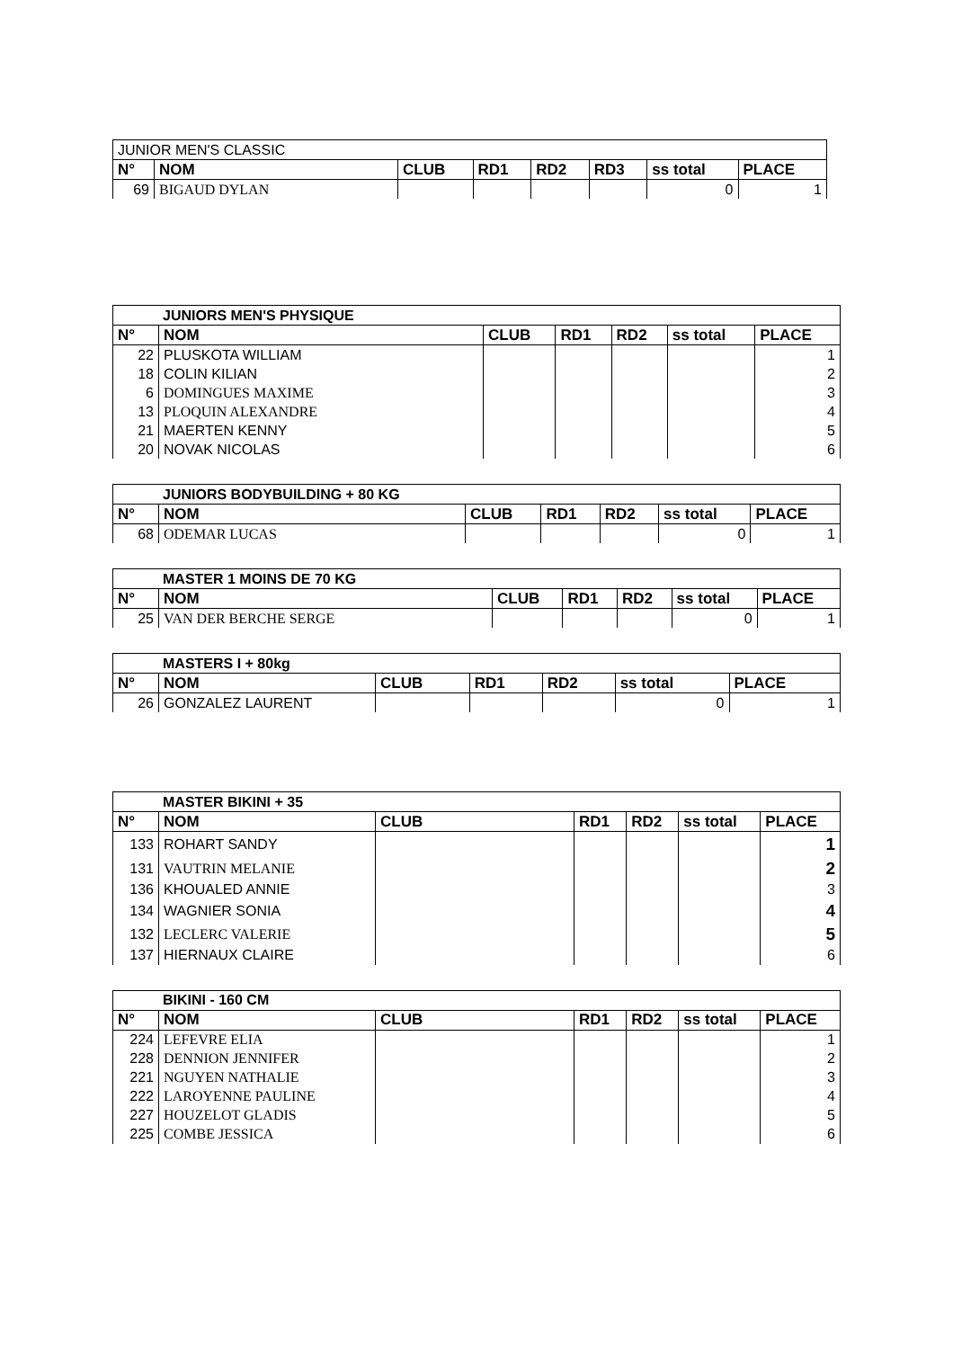| JUNIOR MEN'S CLASSIC | | | | | | | |
| N° | NOM | CLUB | RD1 | RD2 | RD3 | ss total | PLACE |
| 69 | BIGAUD DYLAN | | | | | 0 | 1 |
| JUNIORS MEN'S PHYSIQUE | | | | | | |
| N° | NOM | CLUB | RD1 | RD2 | ss total | PLACE |
| 22 | PLUSKOTA WILLIAM | | | | | 1 |
| 18 | COLIN KILIAN | | | | | 2 |
| 6 | DOMINGUES MAXIME | | | | | 3 |
| 13 | PLOQUIN ALEXANDRE | | | | | 4 |
| 21 | MAERTEN KENNY | | | | | 5 |
| 20 | NOVAK NICOLAS | | | | | 6 |
| JUNIORS BODYBUILDING + 80 KG | | | | | | |
| N° | NOM | CLUB | RD1 | RD2 | ss total | PLACE |
| 68 | ODEMAR LUCAS | | | | 0 | 1 |
| MASTER 1 MOINS DE 70 KG | | | | | | |
| N° | NOM | CLUB | RD1 | RD2 | ss total | PLACE |
| 25 | VAN DER BERCHE SERGE | | | | 0 | 1 |
| MASTERS I + 80kg | | | | | | |
| N° | NOM | CLUB | RD1 | RD2 | ss total | PLACE |
| 26 | GONZALEZ LAURENT | | | | 0 | 1 |
| MASTER BIKINI + 35 | | | | | | |
| N° | NOM | CLUB | RD1 | RD2 | ss total | PLACE |
| 133 | ROHART SANDY | | | | | 1 |
| 131 | VAUTRIN MELANIE | | | | | 2 |
| 136 | KHOUALED ANNIE | | | | | 3 |
| 134 | WAGNIER SONIA | | | | | 4 |
| 132 | LECLERC VALERIE | | | | | 5 |
| 137 | HIERNAUX CLAIRE | | | | | 6 |
| BIKINI - 160 CM | | | | | | |
| N° | NOM | CLUB | RD1 | RD2 | ss total | PLACE |
| 224 | LEFEVRE ELIA | | | | | 1 |
| 228 | DENNION JENNIFER | | | | | 2 |
| 221 | NGUYEN NATHALIE | | | | | 3 |
| 222 | LAROYENNE PAULINE | | | | | 4 |
| 227 | HOUZELOT GLADIS | | | | | 5 |
| 225 | COMBE JESSICA | | | | | 6 |